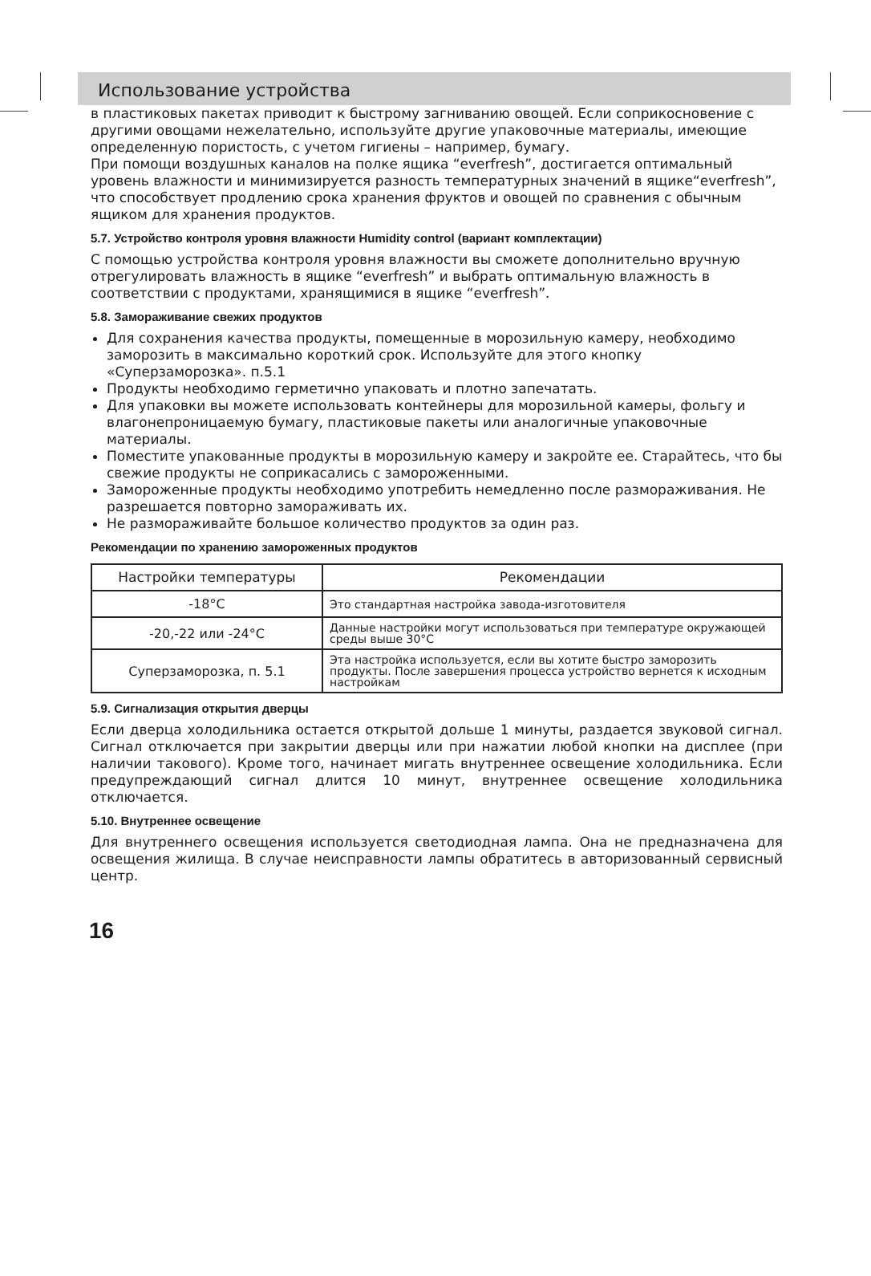Использование устройства
в пластиковых пакетах приводит к быстрому загниванию овощей. Если соприкосновение с другими овощами нежелательно, используйте другие упаковочные материалы, имеющие определенную пористость, с учетом гигиены – например, бумагу.
При помощи воздушных каналов на полке ящика “everfresh”, достигается оптимальный уровень влажности и минимизируется разность температурных значений в ящике“everfresh”, что способствует продлению срока хранения фруктов и овощей по сравнения с обычным ящиком для хранения продуктов.
5.7. Устройство контроля уровня влажности Humidity control (вариант комплектации)
С помощью устройства контроля уровня влажности вы сможете дополнительно вручную отрегулировать влажность в ящике “everfresh” и выбрать оптимальную влажность в соответствии с продуктами, хранящимися в ящике “everfresh”.
5.8. Замораживание свежих продуктов
Для сохранения качества продукты, помещенные в морозильную камеру, необходимо заморозить в максимально короткий срок. Используйте для этого кнопку «Суперзаморозка». п.5.1
Продукты необходимо герметично упаковать и плотно запечатать.
Для упаковки вы можете использовать контейнеры для морозильной камеры, фольгу и влагонепроницаемую бумагу, пластиковые пакеты или аналогичные упаковочные материалы.
Поместите упакованные продукты в морозильную камеру и закройте ее. Старайтесь, что бы свежие продукты не соприкасались с замороженными.
Замороженные продукты необходимо употребить немедленно после размораживания. Не разрешается повторно замораживать их.
Не размораживайте большое количество продуктов за один раз.
Рекомендации по хранению замороженных продуктов
| Настройки температуры | Рекомендации |
| --- | --- |
| -18°C | Это стандартная настройка завода-изготовителя |
| -20,-22 или -24°C | Данные настройки могут использоваться при температуре окружающей среды выше 30°C |
| Суперзаморозка, п. 5.1 | Эта настройка используется, если вы хотите быстро заморозить продукты. После завершения процесса устройство вернется к исходным настройкам |
5.9. Сигнализация открытия дверцы
Если дверца холодильника остается открытой дольше 1 минуты, раздается звуковой сигнал. Сигнал отключается при закрытии дверцы или при нажатии любой кнопки на дисплее (при наличии такового). Кроме того, начинает мигать внутреннее освещение холодильника. Если предупреждающий сигнал длится 10 минут, внутреннее освещение холодильника отключается.
5.10. Внутреннее освещение
Для внутреннего освещения используется светодиодная лампа. Она не предназначена для освещения жилища. В случае неисправности лампы обратитесь в авторизованный сервисный центр.
16